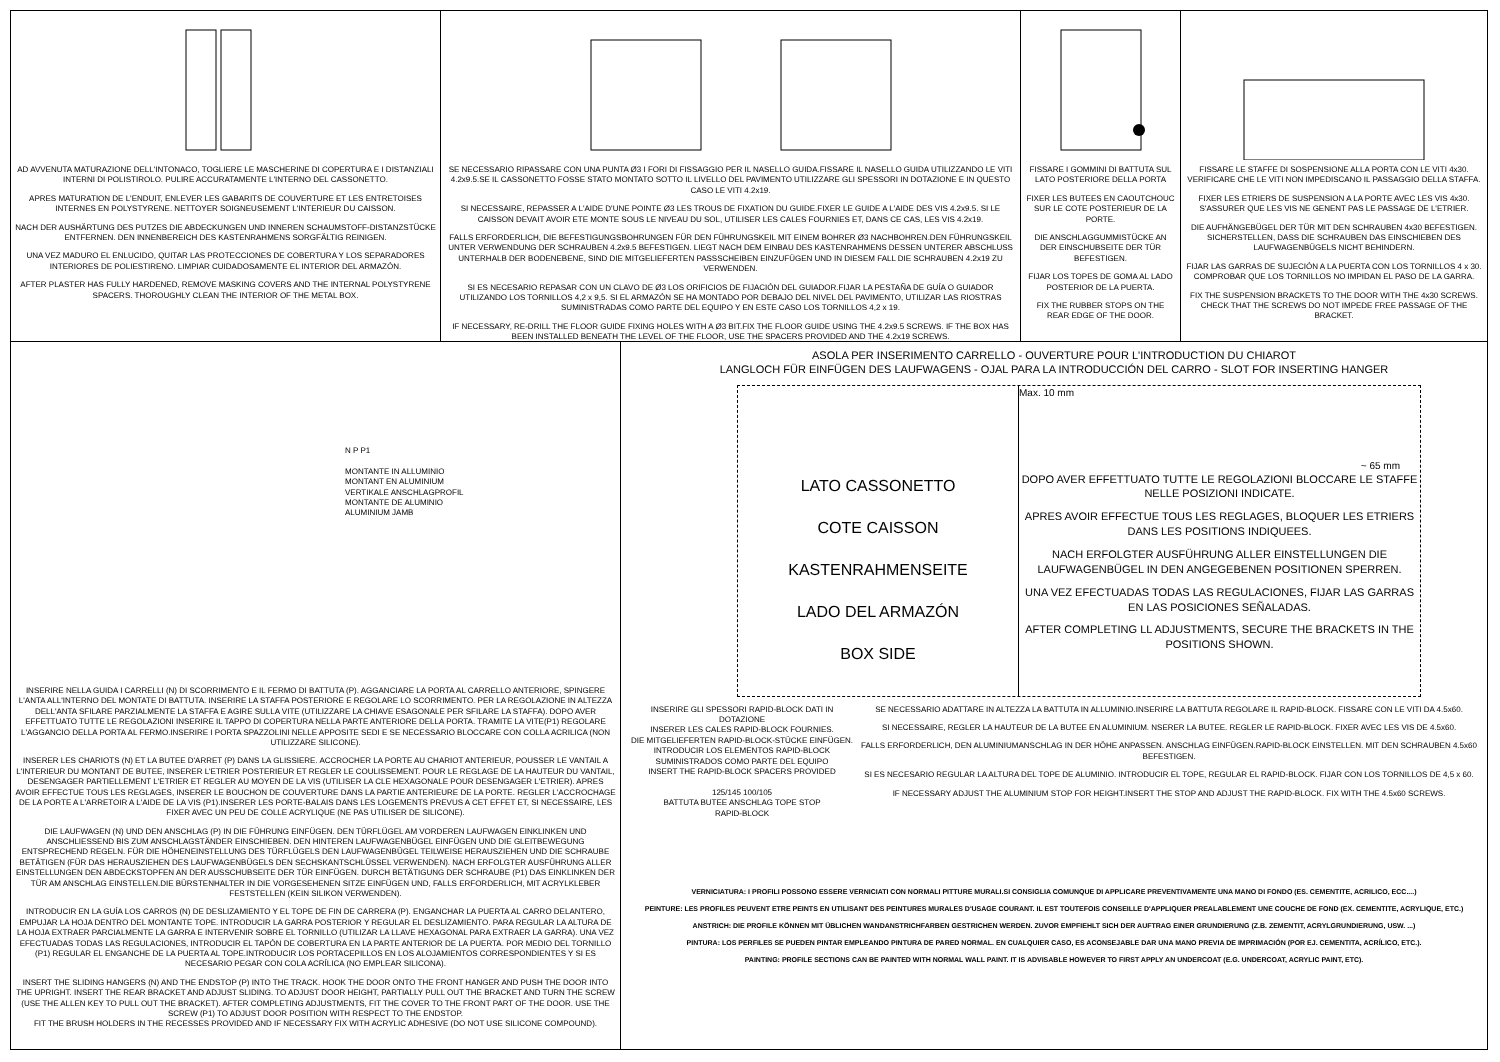AD AVVENUTA MATURAZIONE DELL'INTONACO, TOGLIERE LE MASCHERINE DI COPERTURA E I DISTANZIALI INTERNI DI POLISTIROLO. PULIRE ACCURATAMENTE L'INTERNO DEL CASSONETTO.
APRES MATURATION DE L'ENDUIT, ENLEVER LES GABARITS DE COUVERTURE ET LES ENTRETOISES INTERNES EN POLYSTYRENE. NETTOYER SOIGNEUSEMENT L'INTERIEUR DU CAISSON.
NACH DER AUSHÄRTUNG DES PUTZES DIE ABDECKUNGEN UND INNEREN SCHAUMSTOFF-DISTANZSTÜCKE ENTFERNEN. DEN INNENBEREICH DES KASTENRAHMENS SORGFÄLTIG REINIGEN.
UNA VEZ MADURO EL ENLUCIDO, QUITAR LAS PROTECCIONES DE COBERTURA Y LOS SEPARADORES INTERIORES DE POLIESTIRENO. LIMPIAR CUIDADOSAMENTE EL INTERIOR DEL ARMAZÓN.
AFTER PLASTER HAS FULLY HARDENED, REMOVE MASKING COVERS AND THE INTERNAL POLYSTYRENE SPACERS. THOROUGHLY CLEAN THE INTERIOR OF THE METAL BOX.
SE NECESSARIO RIPASSARE CON UNA PUNTA Ø3 I FORI DI FISSAGGIO PER IL NASELLO GUIDA.FISSARE IL NASELLO GUIDA UTILIZZANDO LE VITI 4.2x9.5.SE IL CASSONETTO FOSSE STATO MONTATO SOTTO IL LIVELLO DEL PAVIMENTO UTILIZZARE GLI SPESSORI IN DOTAZIONE E IN QUESTO CASO LE VITI 4.2x19.
SI NECESSAIRE, REPASSER A L'AIDE D'UNE POINTE Ø3 LES TROUS DE FIXATION DU GUIDE.FIXER LE GUIDE A L'AIDE DES VIS 4.2x9.5. SI LE CAISSON DEVAIT AVOIR ETE MONTE SOUS LE NIVEAU DU SOL, UTILISER LES CALES FOURNIES ET, DANS CE CAS, LES VIS 4.2x19.
FALLS ERFORDERLICH, DIE BEFESTIGUNGSBOHRUNGEN FÜR DEN FÜHRUNGSKEIL MIT EINEM BOHRER Ø3 NACHBOHREN.DEN FÜHRUNGSKEIL UNTER VERWENDUNG DER SCHRAUBEN 4.2x9.5 BEFESTIGEN. LIEGT NACH DEM EINBAU DES KASTENRAHMENS DESSEN UNTERER ABSCHLUSS UNTERHALB DER BODENEBENE, SIND DIE MITGELIEFERTEN PASSSCHEIBEN EINZUFÜGEN UND IN DIESEM FALL DIE SCHRAUBEN 4.2x19 ZU VERWENDEN.
SI ES NECESARIO REPASAR CON UN CLAVO DE Ø3 LOS ORIFICIOS DE FIJACIÓN DEL GUIADOR.FIJAR LA PESTAÑA DE GUÍA O GUIADOR UTILIZANDO LOS TORNILLOS 4,2 x 9,5. SI EL ARMAZÓN SE HA MONTADO POR DEBAJO DEL NIVEL DEL PAVIMENTO, UTILIZAR LAS RIOSTRAS SUMINISTRADAS COMO PARTE DEL EQUIPO Y EN ESTE CASO LOS TORNILLOS 4,2 x 19.
IF NECESSARY, RE-DRILL THE FLOOR GUIDE FIXING HOLES WITH A Ø3 BIT.FIX THE FLOOR GUIDE USING THE 4.2x9.5 SCREWS. IF THE BOX HAS BEEN INSTALLED BENEATH THE LEVEL OF THE FLOOR, USE THE SPACERS PROVIDED AND THE 4.2x19 SCREWS.
FISSARE I GOMMINI DI BATTUTA SUL LATO POSTERIORE DELLA PORTA
FIXER LES BUTEES EN CAOUTCHOUC SUR LE COTE POSTERIEUR DE LA PORTE.
DIE ANSCHLAGGUMMISTÜCKE AN DER EINSCHUBSEITE DER TÜR BEFESTIGEN.
FIJAR LOS TOPES DE GOMA AL LADO POSTERIOR DE LA PUERTA.
FIX THE RUBBER STOPS ON THE REAR EDGE OF THE DOOR.
FISSARE LE STAFFE DI SOSPENSIONE ALLA PORTA CON LE VITI 4x30. VERIFICARE CHE LE VITI NON IMPEDISCANO IL PASSAGGIO DELLA STAFFA.
FIXER LES ETRIERS DE SUSPENSION A LA PORTE AVEC LES VIS 4x30. S'ASSURER QUE LES VIS NE GENENT PAS LE PASSAGE DE L'ETRIER.
DIE AUFHÄNGEBÜGEL DER TÜR MIT DEN SCHRAUBEN 4x30 BEFESTIGEN. SICHERSTELLEN, DASS DIE SCHRAUBEN DAS EINSCHIEBEN DES LAUFWAGENBÜGELS NICHT BEHINDERN.
FIJAR LAS GARRAS DE SUJECIÓN A LA PUERTA CON LOS TORNILLOS 4 x 30. COMPROBAR QUE LOS TORNILLOS NO IMPIDAN EL PASO DE LA GARRA.
FIX THE SUSPENSION BRACKETS TO THE DOOR WITH THE 4x30 SCREWS. CHECK THAT THE SCREWS DO NOT IMPEDE FREE PASSAGE OF THE BRACKET.
N P P1
MONTANTE IN ALLUMINIO
MONTANT EN ALUMINIUM
VERTIKALE ANSCHLAGPROFIL
MONTANTE DE ALUMINIO
ALUMINIUM JAMB
INSERIRE NELLA GUIDA I CARRELLI (N) DI SCORRIMENTO E IL FERMO DI BATTUTA (P). AGGANCIARE LA PORTA AL CARRELLO ANTERIORE, SPINGERE L'ANTA ALL'INTERNO DEL MONTATE DI BATTUTA. INSERIRE LA STAFFA POSTERIORE E REGOLARE LO SCORRIMENTO. PER LA REGOLAZIONE IN ALTEZZA DELL'ANTA SFILARE PARZIALMENTE LA STAFFA E AGIRE SULLA VITE (UTILIZZARE LA CHIAVE ESAGONALE PER SFILARE LA STAFFA). DOPO AVER EFFETTUATO TUTTE LE REGOLAZIONI INSERIRE IL TAPPO DI COPERTURA NELLA PARTE ANTERIORE DELLA PORTA. TRAMITE LA VITE(P1) REGOLARE L'AGGANCIO DELLA PORTA AL FERMO.INSERIRE I PORTA SPAZZOLINI NELLE APPOSITE SEDI E SE NECESSARIO BLOCCARE CON COLLA ACRILICA (NON UTILIZZARE SILICONE).
INSERER LES CHARIOTS (N) ET LA BUTEE D'ARRET (P) DANS LA GLISSIERE. ACCROCHER LA PORTE AU CHARIOT ANTERIEUR, POUSSER LE VANTAIL A L'INTERIEUR DU MONTANT DE BUTEE, INSERER L'ETRIER POSTERIEUR ET REGLER LE COULISSEMENT. POUR LE REGLAGE DE LA HAUTEUR DU VANTAIL, DESENGAGER PARTIELLEMENT L'ETRIER ET REGLER AU MOYEN DE LA VIS (UTILISER LA CLE HEXAGONALE POUR DESENGAGER L'ETRIER). APRES AVOIR EFFECTUE TOUS LES REGLAGES, INSERER LE BOUCHON DE COUVERTURE DANS LA PARTIE ANTERIEURE DE LA PORTE. REGLER L'ACCROCHAGE DE LA PORTE A L'ARRETOIR A L'AIDE DE LA VIS (P1).INSERER LES PORTE-BALAIS DANS LES LOGEMENTS PREVUS A CET EFFET ET, SI NECESSAIRE, LES FIXER AVEC UN PEU DE COLLE ACRYLIQUE (NE PAS UTILISER DE SILICONE).
DIE LAUFWAGEN (N) UND DEN ANSCHLAG (P) IN DIE FÜHRUNG EINFÜGEN. DEN TÜRFLÜGEL AM VORDEREN LAUFWAGEN EINKLINKEN UND ANSCHLIESSEND BIS ZUM ANSCHLAGSTÄNDER EINSCHIEBEN. DEN HINTEREN LAUFWAGENBÜGEL EINFÜGEN UND DIE GLEITBEWEGUNG ENTSPRECHEND REGELN. FÜR DIE HÖHENEINSTELLUNG DES TÜRFLÜGELS DEN LAUFWAGENBÜGEL TEILWEISE HERAUSZIEHEN UND DIE SCHRAUBE BETÄTIGEN (FÜR DAS HERAUSZIEHEN DES LAUFWAGENBÜGELS DEN SECHSKANTSCHLÜSSEL VERWENDEN). NACH ERFOLGTER AUSFÜHRUNG ALLER EINSTELLUNGEN DEN ABDECKSTOPFEN AN DER AUSSCHUBSEITE DER TÜR EINFÜGEN. DURCH BETÄTIGUNG DER SCHRAUBE (P1) DAS EINKLINKEN DER TÜR AM ANSCHLAG EINSTELLEN.DIE BÜRSTENHALTER IN DIE VORGESEHENEN SITZE EINFÜGEN UND, FALLS ERFORDERLICH, MIT ACRYLKLEBER FESTSTELLEN (KEIN SILIKON VERWENDEN).
INTRODUCIR EN LA GUÍA LOS CARROS (N) DE DESLIZAMIENTO Y EL TOPE DE FIN DE CARRERA (P). ENGANCHAR LA PUERTA AL CARRO DELANTERO, EMPUJAR LA HOJA DENTRO DEL MONTANTE TOPE. INTRODUCIR LA GARRA POSTERIOR Y REGULAR EL DESLIZAMIENTO. PARA REGULAR LA ALTURA DE LA HOJA EXTRAER PARCIALMENTE LA GARRA E INTERVENIR SOBRE EL TORNILLO (UTILIZAR LA LLAVE HEXAGONAL PARA EXTRAER LA GARRA). UNA VEZ EFECTUADAS TODAS LAS REGULACIONES, INTRODUCIR EL TAPÓN DE COBERTURA EN LA PARTE ANTERIOR DE LA PUERTA. POR MEDIO DEL TORNILLO (P1) REGULAR EL ENGANCHE DE LA PUERTA AL TOPE.INTRODUCIR LOS PORTACEPILLOS EN LOS ALOJAMIENTOS CORRESPONDIENTES Y SI ES NECESARIO PEGAR CON COLA ACRÍLICA (NO EMPLEAR SILICONA).
INSERT THE SLIDING HANGERS (N) AND THE ENDSTOP (P) INTO THE TRACK. HOOK THE DOOR ONTO THE FRONT HANGER AND PUSH THE DOOR INTO THE UPRIGHT. INSERT THE REAR BRACKET AND ADJUST SLIDING. TO ADJUST DOOR HEIGHT, PARTIALLY PULL OUT THE BRACKET AND TURN THE SCREW (USE THE ALLEN KEY TO PULL OUT THE BRACKET). AFTER COMPLETING ADJUSTMENTS, FIT THE COVER TO THE FRONT PART OF THE DOOR. USE THE SCREW (P1) TO ADJUST DOOR POSITION WITH RESPECT TO THE ENDSTOP.
FIT THE BRUSH HOLDERS IN THE RECESSES PROVIDED AND IF NECESSARY FIX WITH ACRYLIC ADHESIVE (DO NOT USE SILICONE COMPOUND).
ASOLA PER INSERIMENTO CARRELLO - OUVERTURE POUR L'INTRODUCTION DU CHIAROT
LANGLOCH FÜR EINFÜGEN DES LAUFWAGENS - OJAL PARA LA INTRODUCCIÓN DEL CARRO - SLOT FOR INSERTING HANGER
LATO CASSONETTO
COTE CAISSON
KASTENRAHMENSEITE
LADO DEL ARMAZÓN
BOX SIDE
Max. 10 mm
~ 65 mm
DOPO AVER EFFETTUATO TUTTE LE REGOLAZIONI BLOCCARE LE STAFFE NELLE POSIZIONI INDICATE.
APRES AVOIR EFFECTUE TOUS LES REGLAGES, BLOQUER LES ETRIERS DANS LES POSITIONS INDIQUEES.
NACH ERFOLGTER AUSFÜHRUNG ALLER EINSTELLUNGEN DIE LAUFWAGENBÜGEL IN DEN ANGEGEBENEN POSITIONEN SPERREN.
UNA VEZ EFECTUADAS TODAS LAS REGULACIONES, FIJAR LAS GARRAS EN LAS POSICIONES SEÑALADAS.
AFTER COMPLETING LL ADJUSTMENTS, SECURE THE BRACKETS IN THE POSITIONS SHOWN.
INSERIRE GLI SPESSORI RAPID-BLOCK DATI IN DOTAZIONE
INSERER LES CALES RAPID-BLOCK FOURNIES.
DIE MITGELIEFERTEN RAPID-BLOCK-STÜCKE EINFÜGEN.
INTRODUCIR LOS ELEMENTOS RAPID-BLOCK SUMINISTRADOS COMO PARTE DEL EQUIPO
INSERT THE RAPID-BLOCK SPACERS PROVIDED
125/145 100/105
BATTUTA BUTEE ANSCHLAG TOPE STOP
RAPID-BLOCK
SE NECESSARIO ADATTARE IN ALTEZZA LA BATTUTA IN ALLUMINIO.INSERIRE LA BATTUTA REGOLARE IL RAPID-BLOCK. FISSARE CON LE VITI DA 4.5x60.
SI NECESSAIRE, REGLER LA HAUTEUR DE LA BUTEE EN ALUMINIUM. NSERER LA BUTEE. REGLER LE RAPID-BLOCK. FIXER AVEC LES VIS DE 4.5x60.
FALLS ERFORDERLICH, DEN ALUMINIUMANSCHLAG IN DER HÖHE ANPASSEN. ANSCHLAG EINFÜGEN.RAPID-BLOCK EINSTELLEN. MIT DEN SCHRAUBEN 4.5x60 BEFESTIGEN.
SI ES NECESARIO REGULAR LA ALTURA DEL TOPE DE ALUMINIO. INTRODUCIR EL TOPE, REGULAR EL RAPID-BLOCK. FIJAR CON LOS TORNILLOS DE 4,5 x 60.
IF NECESSARY ADJUST THE ALUMINIUM STOP FOR HEIGHT.INSERT THE STOP AND ADJUST THE RAPID-BLOCK. FIX WITH THE 4.5x60 SCREWS.
VERNICIATURA: I PROFILI POSSONO ESSERE VERNICIATI CON NORMALI PITTURE MURALI.SI CONSIGLIA COMUNQUE DI APPLICARE PREVENTIVAMENTE UNA MANO DI FONDO (ES. CEMENTITE, ACRILICO, ECC....)
PEINTURE: LES PROFILES PEUVENT ETRE PEINTS EN UTILISANT DES PEINTURES MURALES D'USAGE COURANT. IL EST TOUTEFOIS CONSEILLE D'APPLIQUER PREALABLEMENT UNE COUCHE DE FOND (EX. CEMENTITE, ACRYLIQUE, ETC.)
ANSTRICH: DIE PROFILE KÖNNEN MIT ÜBLICHEN WANDANSTRICHFARBEN GESTRICHEN WERDEN. ZUVOR EMPFIEHLT SICH DER AUFTRAG EINER GRUNDIERUNG (Z.B. ZEMENTIT, ACRYLGRUNDIERUNG, USW. ...)
PINTURA: LOS PERFILES SE PUEDEN PINTAR EMPLEANDO PINTURA DE PARED NORMAL. EN CUALQUIER CASO, ES ACONSEJABLE DAR UNA MANO PREVIA DE IMPRIMACIÓN (POR EJ. CEMENTITA, ACRÍLICO, ETC.).
PAINTING: PROFILE SECTIONS CAN BE PAINTED WITH NORMAL WALL PAINT. IT IS ADVISABLE HOWEVER TO FIRST APPLY AN UNDERCOAT (E.G. UNDERCOAT, ACRYLIC PAINT, ETC).